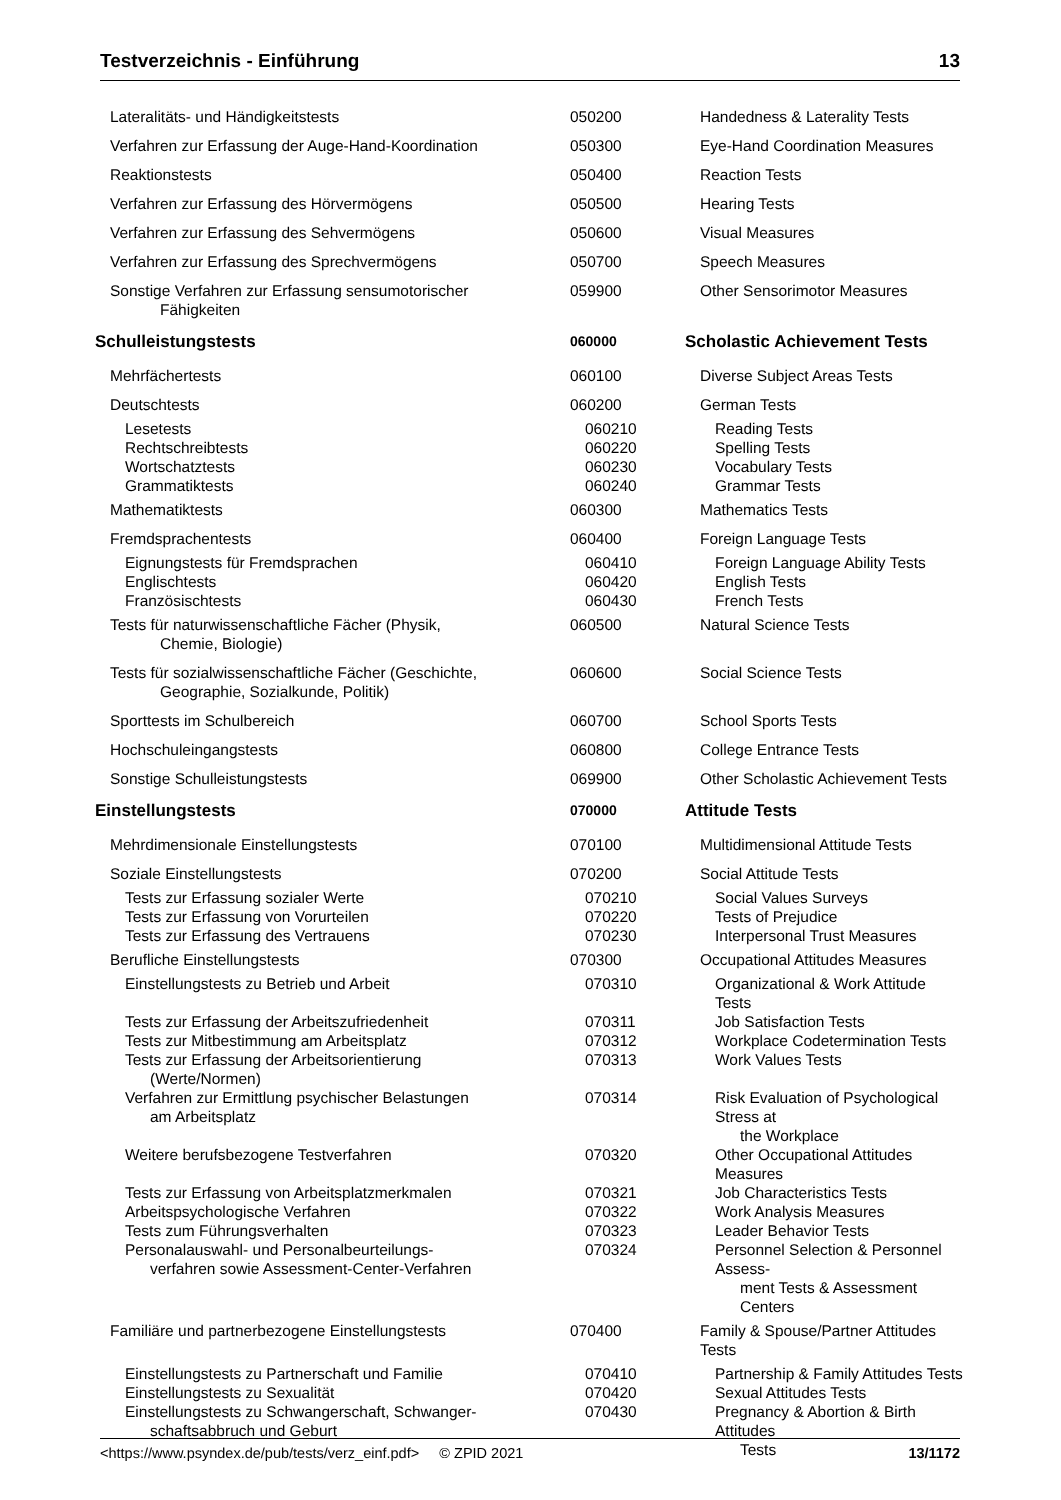Testverzeichnis - Einführung 13
| Lateralitäts- und Händigkeitstests | 050200 | Handedness & Laterality Tests |
| Verfahren zur Erfassung der Auge-Hand-Koordination | 050300 | Eye-Hand Coordination Measures |
| Reaktionstests | 050400 | Reaction Tests |
| Verfahren zur Erfassung des Hörvermögens | 050500 | Hearing Tests |
| Verfahren zur Erfassung des Sehvermögens | 050600 | Visual Measures |
| Verfahren zur Erfassung des Sprechvermögens | 050700 | Speech Measures |
| Sonstige Verfahren zur Erfassung sensumotorischer Fähigkeiten | 059900 | Other Sensorimotor Measures |
| Schulleistungstests | 060000 | Scholastic Achievement Tests |
| Mehrfächertests | 060100 | Diverse Subject Areas Tests |
| Deutschtests | 060200 | German Tests |
| Lesetests | 060210 | Reading Tests |
| Rechtschreibtests | 060220 | Spelling Tests |
| Wortschatztests | 060230 | Vocabulary Tests |
| Grammatiktests | 060240 | Grammar Tests |
| Mathematiktests | 060300 | Mathematics Tests |
| Fremdsprachentests | 060400 | Foreign Language Tests |
| Eignungstests für Fremdsprachen | 060410 | Foreign Language Ability Tests |
| Englischtests | 060420 | English Tests |
| Französischtests | 060430 | French Tests |
| Tests für naturwissenschaftliche Fächer (Physik, Chemie, Biologie) | 060500 | Natural Science Tests |
| Tests für sozialwissenschaftliche Fächer (Geschichte, Geographie, Sozialkunde, Politik) | 060600 | Social Science Tests |
| Sporttests im Schulbereich | 060700 | School Sports Tests |
| Hochschuleingangstests | 060800 | College Entrance Tests |
| Sonstige Schulleistungstests | 069900 | Other Scholastic Achievement Tests |
| Einstellungstests | 070000 | Attitude Tests |
| Mehrdimensionale Einstellungstests | 070100 | Multidimensional Attitude Tests |
| Soziale Einstellungstests | 070200 | Social Attitude Tests |
| Tests zur Erfassung sozialer Werte | 070210 | Social Values Surveys |
| Tests zur Erfassung von Vorurteilen | 070220 | Tests of Prejudice |
| Tests zur Erfassung des Vertrauens | 070230 | Interpersonal Trust Measures |
| Berufliche Einstellungstests | 070300 | Occupational Attitudes Measures |
| Einstellungstests zu Betrieb und Arbeit | 070310 | Organizational & Work Attitude Tests |
| Tests zur Erfassung der Arbeitszufriedenheit | 070311 | Job Satisfaction Tests |
| Tests zur Mitbestimmung am Arbeitsplatz | 070312 | Workplace Codetermination Tests |
| Tests zur Erfassung der Arbeitsorientierung (Werte/Normen) | 070313 | Work Values Tests |
| Verfahren zur Ermittlung psychischer Belastungen am Arbeitsplatz | 070314 | Risk Evaluation of Psychological Stress at the Workplace |
| Weitere berufsbezogene Testverfahren | 070320 | Other Occupational Attitudes Measures |
| Tests zur Erfassung von Arbeitsplatzmerkmalen | 070321 | Job Characteristics Tests |
| Arbeitspsychologische Verfahren | 070322 | Work Analysis Measures |
| Tests zum Führungsverhalten | 070323 | Leader Behavior Tests |
| Personalauswahl- und Personalbeurteilungs- verfahren sowie Assessment-Center-Verfahren | 070324 | Personnel Selection & Personnel Assess- ment Tests & Assessment Centers |
| Familiäre und partnerbezogene Einstellungstests | 070400 | Family & Spouse/Partner Attitudes Tests |
| Einstellungstests zu Partnerschaft und Familie | 070410 | Partnership & Family Attitudes Tests |
| Einstellungstests zu Sexualität | 070420 | Sexual Attitudes Tests |
| Einstellungstests zu Schwangerschaft, Schwanger- schaftsabbruch und Geburt | 070430 | Pregnancy & Abortion & Birth Attitudes Tests |
<https://www.psyndex.de/pub/tests/verz_einf.pdf> © ZPID 2021 13/1172